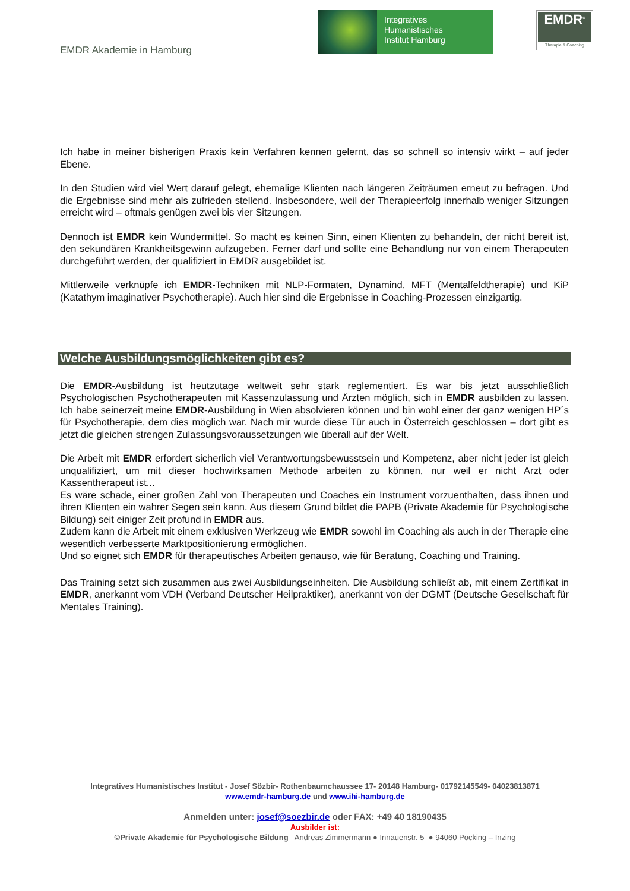EMDR Akademie in Hamburg
Integratives
Humanistisches
Institut Hamburg
EMDR<sup>®</sup>
Therapie & Coaching
Ich habe in meiner bisherigen Praxis kein Verfahren kennen gelernt, das so schnell so intensiv wirkt – auf jeder Ebene.
In den Studien wird viel Wert darauf gelegt, ehemalige Klienten nach längeren Zeiträumen erneut zu befragen. Und die Ergebnisse sind mehr als zufrieden stellend. Insbesondere, weil der Therapieerfolg innerhalb weniger Sitzungen erreicht wird – oftmals genügen zwei bis vier Sitzungen.
Dennoch ist EMDR kein Wundermittel. So macht es keinen Sinn, einen Klienten zu behandeln, der nicht bereit ist, den sekundären Krankheitsgewinn aufzugeben. Ferner darf und sollte eine Behandlung nur von einem Therapeuten durchgeführt werden, der qualifiziert in EMDR ausgebildet ist.
Mittlerweile verknüpfe ich EMDR-Techniken mit NLP-Formaten, Dynamind, MFT (Mentalfeldtherapie) und KiP (Katathym imaginativer Psychotherapie). Auch hier sind die Ergebnisse in Coaching-Prozessen einzigartig.
Welche Ausbildungsmöglichkeiten gibt es?
Die EMDR-Ausbildung ist heutzutage weltweit sehr stark reglementiert. Es war bis jetzt ausschließlich Psychologischen Psychotherapeuten mit Kassenzulassung und Ärzten möglich, sich in EMDR ausbilden zu lassen. Ich habe seinerzeit meine EMDR-Ausbildung in Wien absolvieren können und bin wohl einer der ganz wenigen HP´s für Psychotherapie, dem dies möglich war. Nach mir wurde diese Tür auch in Österreich geschlossen – dort gibt es jetzt die gleichen strengen Zulassungsvoraussetzungen wie überall auf der Welt.
Die Arbeit mit EMDR erfordert sicherlich viel Verantwortungsbewusstsein und Kompetenz, aber nicht jeder ist gleich unqualifiziert, um mit dieser hochwirksamen Methode arbeiten zu können, nur weil er nicht Arzt oder Kassentherapeut ist...
Es wäre schade, einer großen Zahl von Therapeuten und Coaches ein Instrument vorzuenthalten, dass ihnen und ihren Klienten ein wahrer Segen sein kann. Aus diesem Grund bildet die PAPB (Private Akademie für Psychologische Bildung) seit einiger Zeit profund in EMDR aus.
Zudem kann die Arbeit mit einem exklusiven Werkzeug wie EMDR sowohl im Coaching als auch in der Therapie eine wesentlich verbesserte Marktpositionierung ermöglichen.
Und so eignet sich EMDR für therapeutisches Arbeiten genauso, wie für Beratung, Coaching und Training.
Das Training setzt sich zusammen aus zwei Ausbildungseinheiten. Die Ausbildung schließt ab, mit einem Zertifikat in EMDR, anerkannt vom VDH (Verband Deutscher Heilpraktiker), anerkannt von der DGMT (Deutsche Gesellschaft für Mentales Training).
Integratives Humanistisches Institut - Josef Sözbir- Rothenbaumchaussee 17- 20148 Hamburg- 01792145549- 04023813871
www.emdr-hamburg.de und www.ihi-hamburg.de
Anmelden unter: josef@soezbir.de oder FAX: +49 40 18190435
Ausbilder ist:
©Private Akademie für Psychologische Bildung Andreas Zimmermann ● Innauenstr. 5 ● 94060 Pocking – Inzing